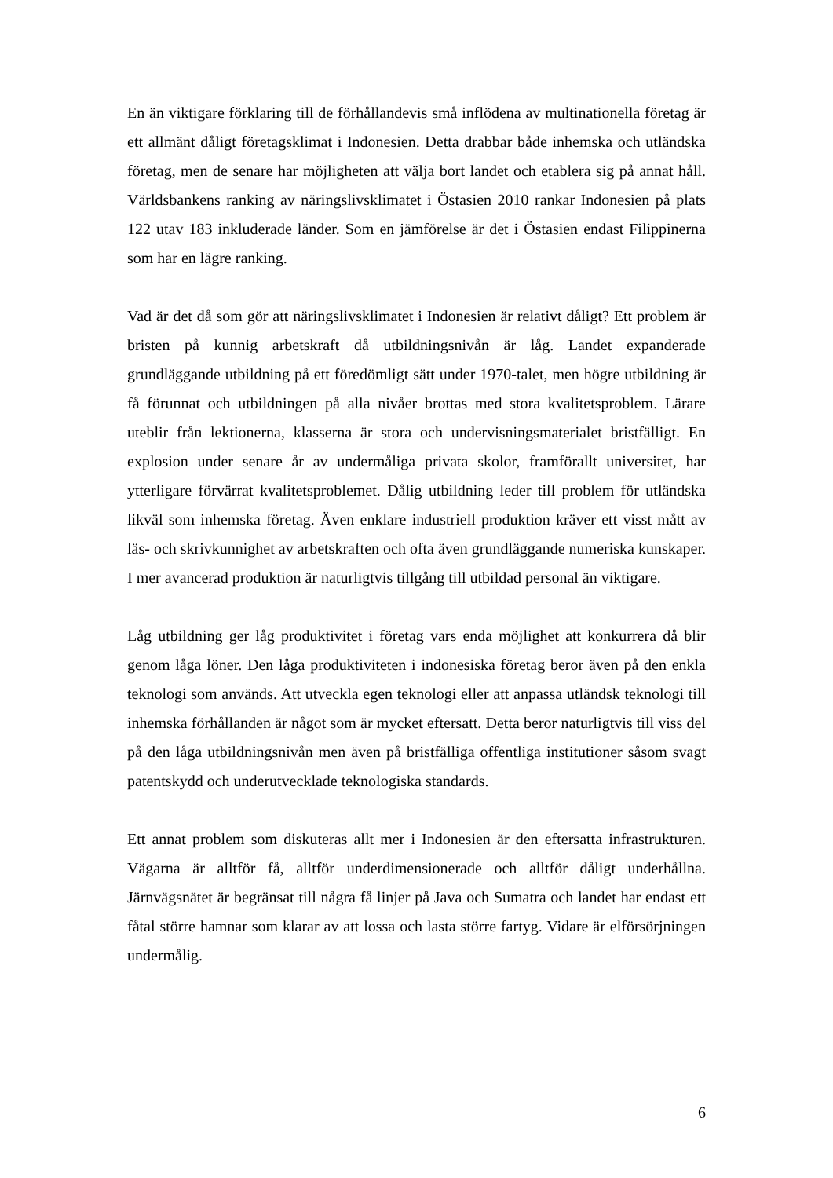En än viktigare förklaring till de förhållandevis små inflödena av multinationella företag är ett allmänt dåligt företagsklimat i Indonesien. Detta drabbar både inhemska och utländska företag, men de senare har möjligheten att välja bort landet och etablera sig på annat håll. Världsbankens ranking av näringslivsklimatet i Östasien 2010 rankar Indonesien på plats 122 utav 183 inkluderade länder. Som en jämförelse är det i Östasien endast Filippinerna som har en lägre ranking.
Vad är det då som gör att näringslivsklimatet i Indonesien är relativt dåligt? Ett problem är bristen på kunnig arbetskraft då utbildningsnivån är låg. Landet expanderade grundläggande utbildning på ett föredömligt sätt under 1970-talet, men högre utbildning är få förunnat och utbildningen på alla nivåer brottas med stora kvalitetsproblem. Lärare uteblir från lektionerna, klasserna är stora och undervisningsmaterialet bristfälligt. En explosion under senare år av undermåliga privata skolor, framförallt universitet, har ytterligare förvärrat kvalitetsproblemet. Dålig utbildning leder till problem för utländska likväl som inhemska företag. Även enklare industriell produktion kräver ett visst mått av läs- och skrivkunnighet av arbetskraften och ofta även grundläggande numeriska kunskaper. I mer avancerad produktion är naturligtvis tillgång till utbildad personal än viktigare.
Låg utbildning ger låg produktivitet i företag vars enda möjlighet att konkurrera då blir genom låga löner. Den låga produktiviteten i indonesiska företag beror även på den enkla teknologi som används. Att utveckla egen teknologi eller att anpassa utländsk teknologi till inhemska förhållanden är något som är mycket eftersatt. Detta beror naturligtvis till viss del på den låga utbildningsnivån men även på bristfälliga offentliga institutioner såsom svagt patentskydd och underutvecklade teknologiska standards.
Ett annat problem som diskuteras allt mer i Indonesien är den eftersatta infrastrukturen. Vägarna är alltför få, alltför underdimensionerade och alltför dåligt underhållna. Järnvägsnätet är begränsat till några få linjer på Java och Sumatra och landet har endast ett fåtal större hamnar som klarar av att lossa och lasta större fartyg. Vidare är elförsörjningen undermålig.
6